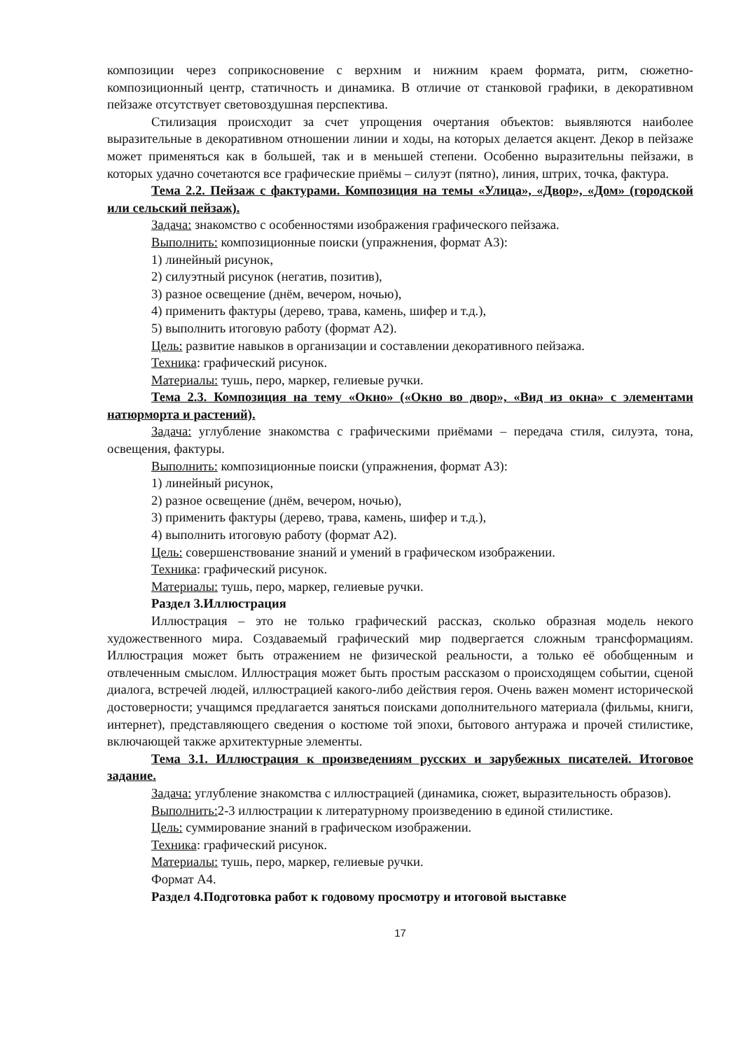композиции через соприкосновение с верхним и нижним краем формата, ритм, сюжетно-композиционный центр, статичность и динамика. В отличие от станковой графики, в декоративном пейзаже отсутствует световоздушная перспектива.
Стилизация происходит за счет упрощения очертания объектов: выявляются наиболее выразительные в декоративном отношении линии и ходы, на которых делается акцент. Декор в пейзаже может применяться как в большей, так и в меньшей степени. Особенно выразительны пейзажи, в которых удачно сочетаются все графические приёмы – силуэт (пятно), линия, штрих, точка, фактура.
Тема 2.2. Пейзаж с фактурами. Композиция на темы «Улица», «Двор», «Дом» (городской или сельский пейзаж).
Задача: знакомство с особенностями изображения графического пейзажа.
Выполнить: композиционные поиски (упражнения, формат А3):
1) линейный рисунок,
2) силуэтный рисунок (негатив, позитив),
3) разное освещение (днём, вечером, ночью),
4) применить фактуры (дерево, трава, камень, шифер и т.д.),
5) выполнить итоговую работу (формат А2).
Цель: развитие навыков в организации и составлении декоративного пейзажа.
Техника: графический рисунок.
Материалы: тушь, перо, маркер, гелиевые ручки.
Тема 2.3. Композиция на тему «Окно» («Окно во двор», «Вид из окна» с элементами натюрморта и растений).
Задача: углубление знакомства с графическими приёмами – передача стиля, силуэта, тона, освещения, фактуры.
Выполнить: композиционные поиски (упражнения, формат А3):
1) линейный рисунок,
2) разное освещение (днём, вечером, ночью),
3) применить фактуры (дерево, трава, камень, шифер и т.д.),
4) выполнить итоговую работу (формат А2).
Цель: совершенствование знаний и умений в графическом изображении.
Техника: графический рисунок.
Материалы: тушь, перо, маркер, гелиевые ручки.
Раздел 3.Иллюстрация
Иллюстрация – это не только графический рассказ, сколько образная модель некого художественного мира. Создаваемый графический мир подвергается сложным трансформациям. Иллюстрация может быть отражением не физической реальности, а только её обобщенным и отвлеченным смыслом. Иллюстрация может быть простым рассказом о происходящем событии, сценой диалога, встречей людей, иллюстрацией какого-либо действия героя. Очень важен момент исторической достоверности; учащимся предлагается заняться поисками дополнительного материала (фильмы, книги, интернет), представляющего сведения о костюме той эпохи, бытового антуража и прочей стилистике, включающей также архитектурные элементы.
Тема 3.1. Иллюстрация к произведениям русских и зарубежных писателей. Итоговое задание.
Задача: углубление знакомства с иллюстрацией (динамика, сюжет, выразительность образов).
Выполнить: 2-3 иллюстрации к литературному произведению в единой стилистике.
Цель: суммирование знаний в графическом изображении.
Техника: графический рисунок.
Материалы: тушь, перо, маркер, гелиевые ручки.
Формат А4.
Раздел 4.Подготовка работ к годовому просмотру и итоговой выставке
17